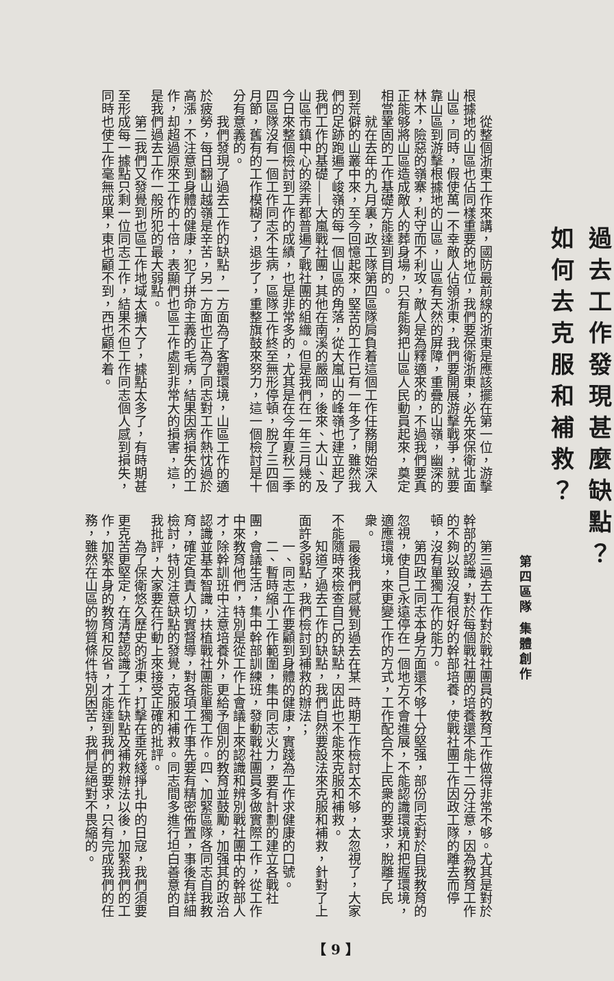過去工作發現甚麼缺點？
如何去克服和補救？
第四區隊 集體創作
從整個浙東工作來講，國防最前線的浙東是應該擺在第一位，游擊根據地的山區也佔同樣重要的地位，我們要保衛浙東，必先來保衛北面山區，同時，假使萬一不幸敵人佔領浙東，我們要開展游擊戰爭，就要靠山區到游擊根據地的山區，山區有天然的屏障，重疊的山嶺，幽深的林木，險惡的嶺寨，利守而不利攻，敵人是為釋適來的，不過我們要真正能够將山區造成敵人的葬身場，只有能夠把山區人民動員起來，奠定相當鞏固的工作基礎方能達到目的。
就在去年的九月裏，政工隊第四區隊肩負着這個工作任務開始深入到荒僻的山叢中來，至今回憶起來，堅苦的工作已有一年多了，雖然我們的足跡跑遍了峻嶺的每一個山區的角落，從大嵐山的峰嶺也建立起了我們工作的基礎——大嵐戰社團，其他在南溪的嚴岡，後來、大山、及山區市鎮中心的梁弄都普遍了戰社團的組織。但是我們在一年三月幾的今日來整個檢討到工作的成績，也是非常多的，尤其是在今年夏秋二季四區隊沒有一個工作同志不生病，區隊工作終至無形停頓，脫了三四個月節，舊有的工作模糊了，退步了，重整旗鼓來努力，這一個檢討是十分有意義的。
我們發現了過去工作的缺點，一方面為了客觀環境，山區工作的適於疲勞，每日翻山越嶺是辛苦，另一方面也正為了同志對工作熱忱過於高漲，不注意到身體的健康，犯了拼命主義的毛病，結果因病損失的工作，却超過原來工作的十倍，表顯們也區工作處到非常大的損害，這，是我們過去工作一般所犯的最大弱點。
第二我們又發覺到也區工作地域太擴大了，據點太多了，有時期甚至形成每一據點只剩一位同志工作，結果不但工作同志個人感到損失，同時也使工作毫無成果，東也顧不到，西也顧不着。
第三過去工作對於戰社團員的教育工作做得非常不够。尤其是對於幹部的認識，對於每個戰社團的培養還不能十二分注意，因為教育工作的不夠以致沒有很好的幹部培養，使戰社團工作因政工隊的離去而停頓，沒有單獨工作的能力。
第四政工同志本身方面還不够十分堅强，部份同志對於自我教育的忽視，使自己永遠停在一個地方不會進展，不能認識環境和把握環境，適應環境，來更變工作的方式，工作配合不上民衆的要求，脫離了民衆。
最後我們感覺到過去在某一時期工作檢討太不够，太忽視了，大家不能隨時來檢查自己的缺點，因此也不能來克服和補救。
知道了過去工作的缺點，我們自然要設法來克服和補救，針對了上面許多弱點，我們檢討到補救的辦法；
一、同志工作要顧到身體的健康，實踐為工作求健康的口號。
二、暫時縮小工作範圍，集中同志火力，要有計劃的建立各戰社團，會議生活，集中幹部訓練班，發動戰社團員多做實際工作，從工作中來教育他們，特別是從工作上會議上來認識和辨別戰社團中的幹部人才，除幹訓班中注意培養外，更給予個別的教育並鼓勵，加强其的政治認識並基本智識，扶植戰社團能單獨工作。四、加緊區隊各同志自我教育，確定負責人切實督導，對各項工作事先要有精密佈置，事後有詳細檢討，特別注意缺點的發覺，克服和補救。同志間多進行坦白善意的自我批評，大家要在行動上來接受正確的批評。
為了保衛悠久歷史的浙東，打擊在垂死綫掙扎中的日寇，我們須要更克苦更堅定，在清楚認識了工作缺點及補救辦法以後，加緊我們的工作，加緊本身的教育和反省，才能達到我們的要求，只有完成我們的任務，雖然在山區的物質條件特別困苦，我們是絕對不畏縮的。
【 9 】